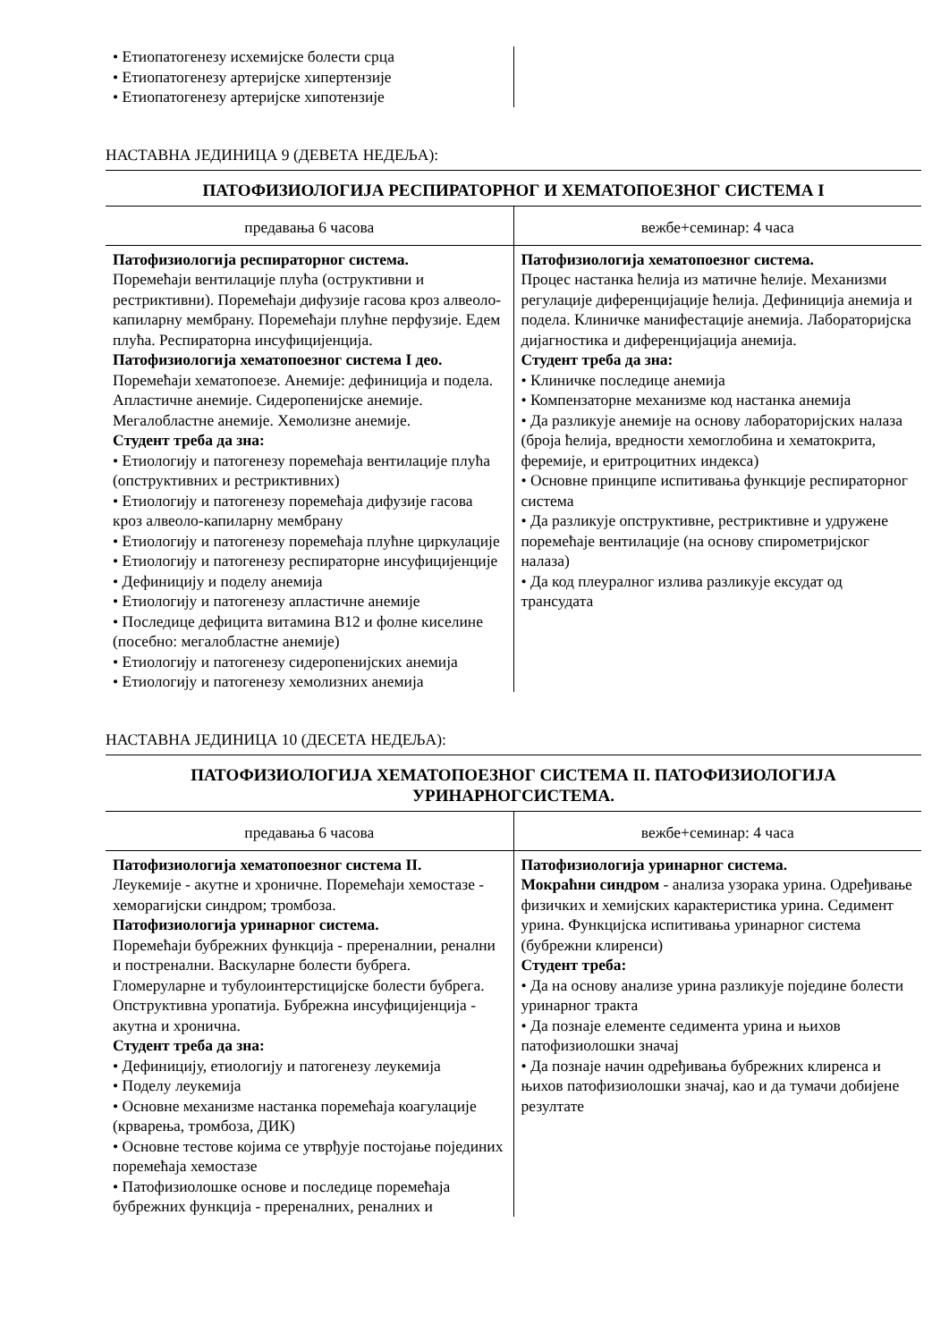| • Етиопатогенезу исхемијске болести срца • Етиопатогенезу артеријске хипертензије • Етиопатогенезу артеријске хипотензије | |
НАСТАВНА ЈЕДИНИЦА 9 (ДЕВЕТА НЕДЕЉА):
ПАТОФИЗИОЛОГИЈА РЕСПИРАТОРНОГ И ХЕМАТОПОЕЗНОГ СИСТЕМА I
| предавања 6 часова | вежбе+семинар: 4 часа |
| Патофизиологија респираторног система. Поремећаји вентилације плућа (оструктивни и рестриктивни). Поремећаји дифузије гасова кроз алвеоло-капиларну мембрану. Поремећаји плућне перфузије. Едем плућа. Респираторна инсуфицијенција. Патофизиологија хематопоезног система I део. Поремећаји хематопоезе. Анемије: дефиниција и подела. Апластичне анемије. Сидеропенијске анемије. Мегалобластне анемије. Хемолизне анемије. Студент треба да зна: • Етиологију и патогенезу поремећаја вентилације плућа (опструктивних и рестриктивних) • Етиологију и патогенезу поремећаја дифузије гасова кроз алвеоло-капиларну мембрану • Етиологију и патогенезу поремећаја плућне циркулације • Етиологију и патогенезу респираторне инсуфицијенције • Дефиницију и поделу анемија • Етиологију и патогенезу апластичне анемије • Последице дефицита витамина B12 и фолне киселине (посебно: мегалобластне анемије) • Етиологију и патогенезу сидеропенијских анемија • Етиологију и патогенезу хемолизних анемија | Патофизиологија хематопоезног система. Процес настанка ћелија из матичне ћелије. Механизми регулације диференцијације ћелија. Дефиниција анемија и подела. Клиничке манифестације анемија. Лабораторијска дијагностика и диференцијација анемија. Студент треба да зна: • Клиничке последице анемија • Компензаторне механизме код настанка анемија • Да разликује анемије на основу лабораторијских налаза (броја ћелија, вредности хемоглобина и хематокрита, феремије, и еритроцитних индекса) • Основне принципе испитивања функције респираторног система • Да разликује опструктивне, рестриктивне и удружене поремећаје вентилације (на основу спирометријског налаза) • Да код плеуралног излива разликује ексудат од трансудата |
НАСТАВНА ЈЕДИНИЦА 10 (ДЕСЕТА НЕДЕЉА):
ПАТОФИЗИОЛОГИЈА ХЕМАТОПОЕЗНОГ СИСТЕМА II. ПАТОФИЗИОЛОГИЈА
УРИНАРНОГСИСТЕМА.
| предавања 6 часова | вежбе+семинар: 4 часа |
| Патофизиологија хематопоезног система II. Леукемије - акутне и хроничне. Поремећаји хемостазе - хеморагијски синдром; тромбоза. Патофизиологија уринарног система. Поремећаји бубрежних функција - пререналнии, ренални и постренални. Васкуларне болести бубрега. Гломеруларне и тубулоинтерстицијске болести бубрега. Опструктивна уропатија. Бубрежна инсуфицијенција - акутна и хронична. Студент треба да зна: • Дефиницију, етиологију и патогенезу леукемија • Поделу леукемија • Основне механизме настанка поремећаја коагулације (крварења, тромбоза, ДИК) • Основне тестове којима се утврђује постојање појединих поремећаја хемостазе • Патофизиолошке основе и последице поремећаја бубрежних функција - преренaлних, реналних и | Патофизиологија уринарног система. Мокраћни синдром - анализа узорака урина. Одређивање физичких и хемијских карактеристика урина. Седимент урина. Функцијска испитивања уринарног система (бубрежни клиренси) Студент треба: • Да на основу анализе урина разликује поједине болести уринарног тракта • Да познаје елементе седимента урина и њихов патофизиолошки значај • Да познаје начин одређивања бубрежних клиренса и њихов патофизиолошки значај, као и да тумачи добијене резултате |